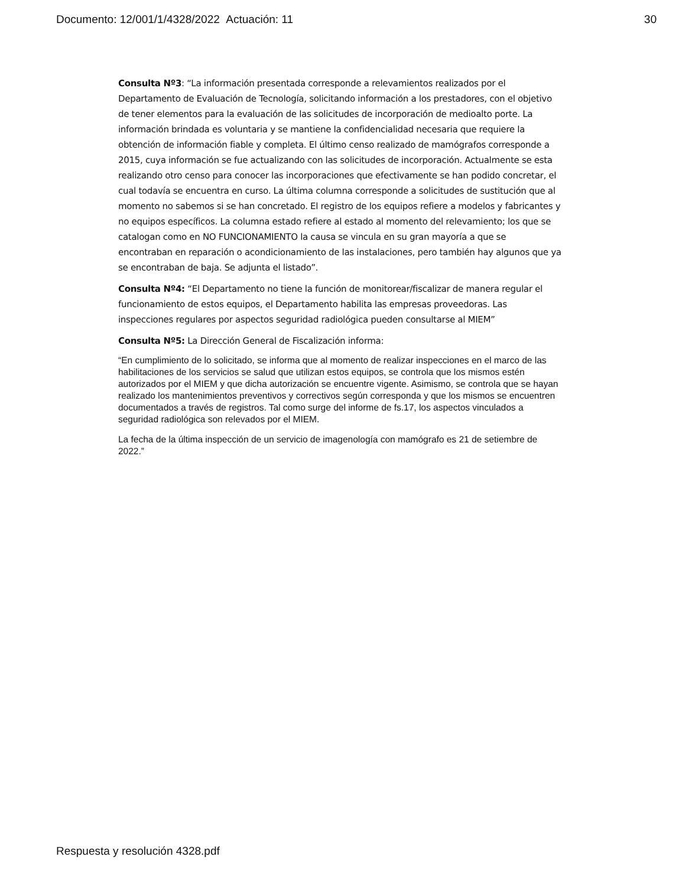Documento: 12/001/1/4328/2022 Actuación: 11 30
Consulta Nº3: “La información presentada corresponde a relevamientos realizados por el Departamento de Evaluación de Tecnología, solicitando información a los prestadores, con el objetivo de tener elementos para la evaluación de las solicitudes de incorporación de medioalto porte. La información brindada es voluntaria y se mantiene la confidencialidad necesaria que requiere la obtención de información fiable y completa. El último censo realizado de mamógrafos corresponde a 2015, cuya información se fue actualizando con las solicitudes de incorporación. Actualmente se esta realizando otro censo para conocer las incorporaciones que efectivamente se han podido concretar, el cual todavía se encuentra en curso. La última columna corresponde a solicitudes de sustitución que al momento no sabemos si se han concretado. El registro de los equipos refiere a modelos y fabricantes y no equipos específicos. La columna estado refiere al estado al momento del relevamiento; los que se catalogan como en NO FUNCIONAMIENTO la causa se vincula en su gran mayoría a que se encontraban en reparación o acondicionamiento de las instalaciones, pero también hay algunos que ya se encontraban de baja. Se adjunta el listado”.
Consulta Nº4: “El Departamento no tiene la función de monitorear/fiscalizar de manera regular el funcionamiento de estos equipos, el Departamento habilita las empresas proveedoras. Las inspecciones regulares por aspectos seguridad radiológica pueden consultarse al MIEM”
Consulta Nº5: La Dirección General de Fiscalización informa:
“En cumplimiento de lo solicitado, se informa que al momento de realizar inspecciones en el marco de las habilitaciones de los servicios se salud que utilizan estos equipos, se controla que los mismos estén autorizados por el MIEM y que dicha autorización se encuentre vigente. Asimismo, se controla que se hayan realizado los mantenimientos preventivos y correctivos según corresponda y que los mismos se encuentren documentados a través de registros. Tal como surge del informe de fs.17, los aspectos vinculados a seguridad radiológica son relevados por el MIEM.
La fecha de la última inspección de un servicio de imagenología con mamógrafo es 21 de setiembre de 2022.”
Respuesta y resolución 4328.pdf